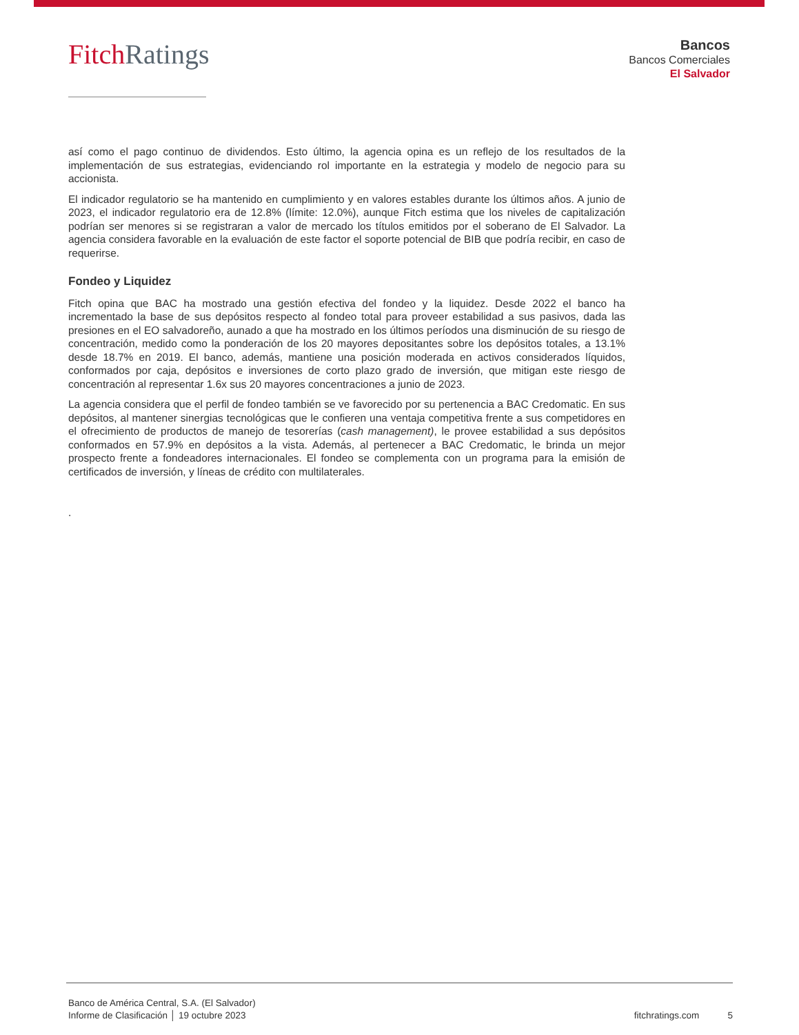Fitch Ratings
Bancos
Bancos Comerciales
El Salvador
así como el pago continuo de dividendos. Esto último, la agencia opina es un reflejo de los resultados de la implementación de sus estrategias, evidenciando rol importante en la estrategia y modelo de negocio para su accionista.
El indicador regulatorio se ha mantenido en cumplimiento y en valores estables durante los últimos años. A junio de 2023, el indicador regulatorio era de 12.8% (límite: 12.0%), aunque Fitch estima que los niveles de capitalización podrían ser menores si se registraran a valor de mercado los títulos emitidos por el soberano de El Salvador. La agencia considera favorable en la evaluación de este factor el soporte potencial de BIB que podría recibir, en caso de requerirse.
Fondeo y Liquidez
Fitch opina que BAC ha mostrado una gestión efectiva del fondeo y la liquidez. Desde 2022 el banco ha incrementado la base de sus depósitos respecto al fondeo total para proveer estabilidad a sus pasivos, dada las presiones en el EO salvadoreño, aunado a que ha mostrado en los últimos períodos una disminución de su riesgo de concentración, medido como la ponderación de los 20 mayores depositantes sobre los depósitos totales, a 13.1% desde 18.7% en 2019. El banco, además, mantiene una posición moderada en activos considerados líquidos, conformados por caja, depósitos e inversiones de corto plazo grado de inversión, que mitigan este riesgo de concentración al representar 1.6x sus 20 mayores concentraciones a junio de 2023.
La agencia considera que el perfil de fondeo también se ve favorecido por su pertenencia a BAC Credomatic. En sus depósitos, al mantener sinergias tecnológicas que le confieren una ventaja competitiva frente a sus competidores en el ofrecimiento de productos de manejo de tesorerías (cash management), le provee estabilidad a sus depósitos conformados en 57.9% en depósitos a la vista. Además, al pertenecer a BAC Credomatic, le brinda un mejor prospecto frente a fondeadores internacionales. El fondeo se complementa con un programa para la emisión de certificados de inversión, y líneas de crédito con multilaterales.
.
Banco de América Central, S.A. (El Salvador)
Informe de Clasificación │ 19 octubre 2023
fitchratings.com 5